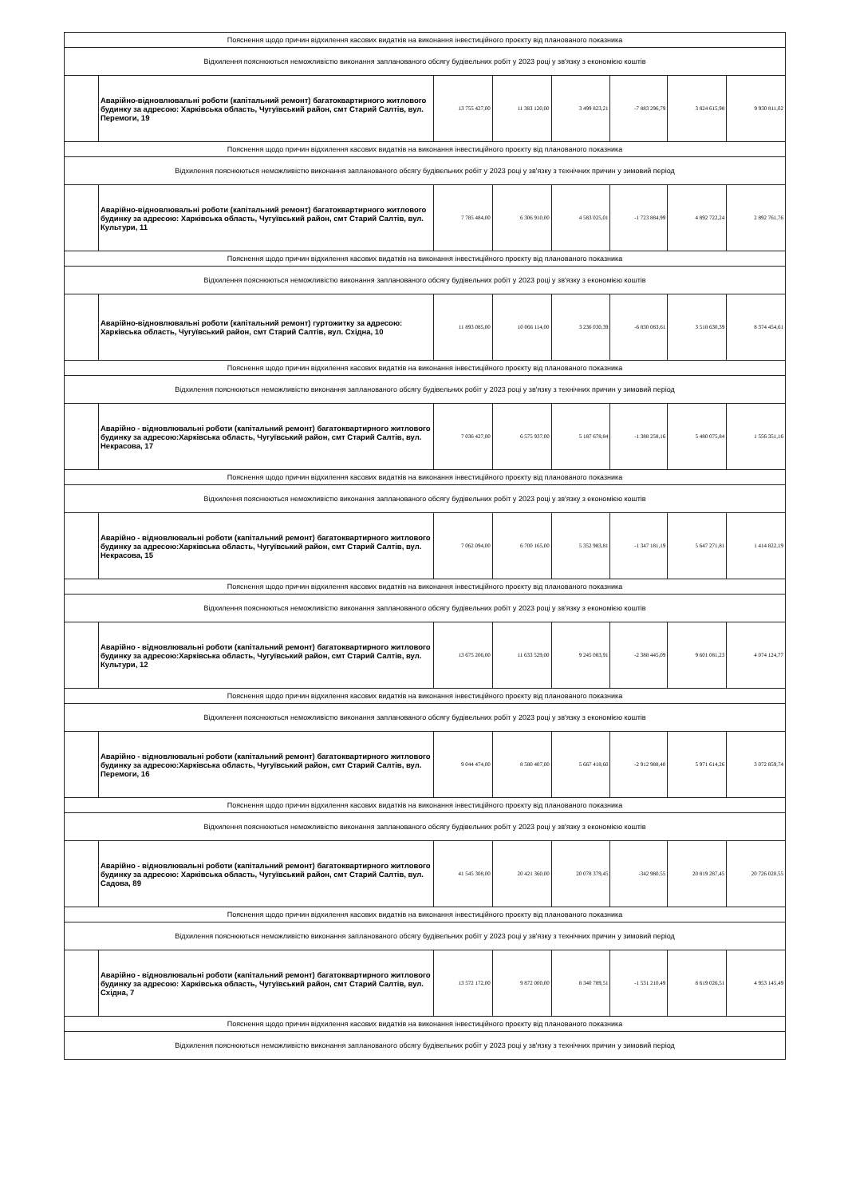| Пояснення щодо причин відхилення касових видатків на виконання інвестиційного проєкту від планованого показника | | | | | | | |
| Відхилення пояснюються неможливістю виконання запланованого обсягу будівельних робіт у 2023 році у зв'язку з економією коштів | | | | | | | |
| | Аварійно-відновлювальні роботи (капітальний ремонт) багатоквартирного житлового будинку за адресою: Харківська область, Чугуївський район, смт Старий Салтів, вул. Перемоги, 19 | 13 755 427,00 | 11 383 120,00 | 3 499 823,21 | -7 883 296,79 | 3 824 615,98 | 9 930 811,02 |
| Пояснення щодо причин відхилення касових видатків на виконання інвестиційного проєкту від планованого показника | | | | | | | |
| Відхилення пояснюються неможливістю виконання запланованого обсягу будівельних робіт у 2023 році у зв'язку з технічних причин у зимовий період | | | | | | | |
| | Аварійно-відновлювальні роботи (капітальний ремонт) багатоквартирного житлового будинку за адресою: Харківська область, Чугуївський район, смт Старий Салтів, вул. Культури, 11 | 7 785 484,00 | 6 306 910,00 | 4 583 025,01 | -1 723 884,99 | 4 892 722,24 | 2 892 761,76 |
| Пояснення щодо причин відхилення касових видатків на виконання інвестиційного проєкту від планованого показника | | | | | | | |
| Відхилення пояснюються неможливістю виконання запланованого обсягу будівельних робіт у 2023 році у зв'язку з економією коштів | | | | | | | |
| | Аварійно-відновлювальні роботи (капітальний ремонт) гуртожитку за адресою: Харківська область, Чугуївський район, смт Старий Салтів, вул. Східна, 10 | 11 893 085,00 | 10 066 114,00 | 3 236 030,39 | -6 830 083,61 | 3 518 630,39 | 8 374 454,61 |
| Пояснення щодо причин відхилення касових видатків на виконання інвестиційного проєкту від планованого показника | | | | | | | |
| Відхилення пояснюються неможливістю виконання запланованого обсягу будівельних робіт у 2023 році у зв'язку з технічних причин у зимовий період | | | | | | | |
| | Аварійно - відновлювальні роботи (капітальний ремонт) багатоквартирного житлового будинку за адресою:Харківська область, Чугуївський район, смт Старий Салтів, вул. Некрасова, 17 | 7 036 427,00 | 6 575 937,00 | 5 187 678,84 | -1 388 258,16 | 5 480 075,84 | 1 556 351,16 |
| Пояснення щодо причин відхилення касових видатків на виконання інвестиційного проєкту від планованого показника | | | | | | | |
| Відхилення пояснюються неможливістю виконання запланованого обсягу будівельних робіт у 2023 році у зв'язку з економією коштів | | | | | | | |
| | Аварійно - відновлювальні роботи (капітальний ремонт) багатоквартирного житлового будинку за адресою:Харківська область, Чугуївський район, смт Старий Салтів, вул. Некрасова, 15 | 7 062 094,00 | 6 700 165,00 | 5 352 983,81 | -1 347 181,19 | 5 647 271,81 | 1 414 822,19 |
| Пояснення щодо причин відхилення касових видатків на виконання інвестиційного проєкту від планованого показника | | | | | | | |
| Відхилення пояснюються неможливістю виконання запланованого обсягу будівельних робіт у 2023 році у зв'язку з економією коштів | | | | | | | |
| | Аварійно - відновлювальні роботи (капітальний ремонт) багатоквартирного житлового будинку за адресою:Харківська область, Чугуївський район, смт Старий Салтів, вул. Культури, 12 | 13 675 206,00 | 11 633 529,00 | 9 245 083,91 | -2 388 445,09 | 9 601 081,23 | 4 074 124,77 |
| Пояснення щодо причин відхилення касових видатків на виконання інвестиційного проєкту від планованого показника | | | | | | | |
| Відхилення пояснюються неможливістю виконання запланованого обсягу будівельних робіт у 2023 році у зв'язку з економією коштів | | | | | | | |
| | Аварійно - відновлювальні роботи (капітальний ремонт) багатоквартирного житлового будинку за адресою:Харківська область, Чугуївський район, смт Старий Салтів, вул. Перемоги, 16 | 9 044 474,00 | 8 580 407,00 | 5 667 418,60 | -2 912 988,40 | 5 971 614,26 | 3 072 859,74 |
| Пояснення щодо причин відхилення касових видатків на виконання інвестиційного проєкту від планованого показника | | | | | | | |
| Відхилення пояснюються неможливістю виконання запланованого обсягу будівельних робіт у 2023 році у зв'язку з економією коштів | | | | | | | |
| | Аварійно - відновлювальні роботи (капітальний ремонт) багатоквартирного житлового будинку за адресою: Харківська область, Чугуївський район, смт Старий Салтів, вул. Садова, 89 | 41 545 308,00 | 20 421 360,00 | 20 078 379,45 | -342 980,55 | 20 819 287,45 | 20 726 020,55 |
| Пояснення щодо причин відхилення касових видатків на виконання інвестиційного проєкту від планованого показника | | | | | | | |
| Відхилення пояснюються неможливістю виконання запланованого обсягу будівельних робіт у 2023 році у зв'язку з технічних причин у зимовий період | | | | | | | |
| | Аварійно - відновлювальні роботи (капітальний ремонт) багатоквартирного житлового будинку за адресою: Харківська область, Чугуївський район, смт Старий Салтів, вул. Східна, 7 | 13 572 172,00 | 9 872 000,00 | 8 340 789,51 | -1 531 210,49 | 8 619 026,51 | 4 953 145,49 |
| Пояснення щодо причин відхилення касових видатків на виконання інвестиційного проєкту від планованого показника | | | | | | | |
| Відхилення пояснюються неможливістю виконання запланованого обсягу будівельних робіт у 2023 році у зв'язку з технічних причин у зимовий період | | | | | | | |